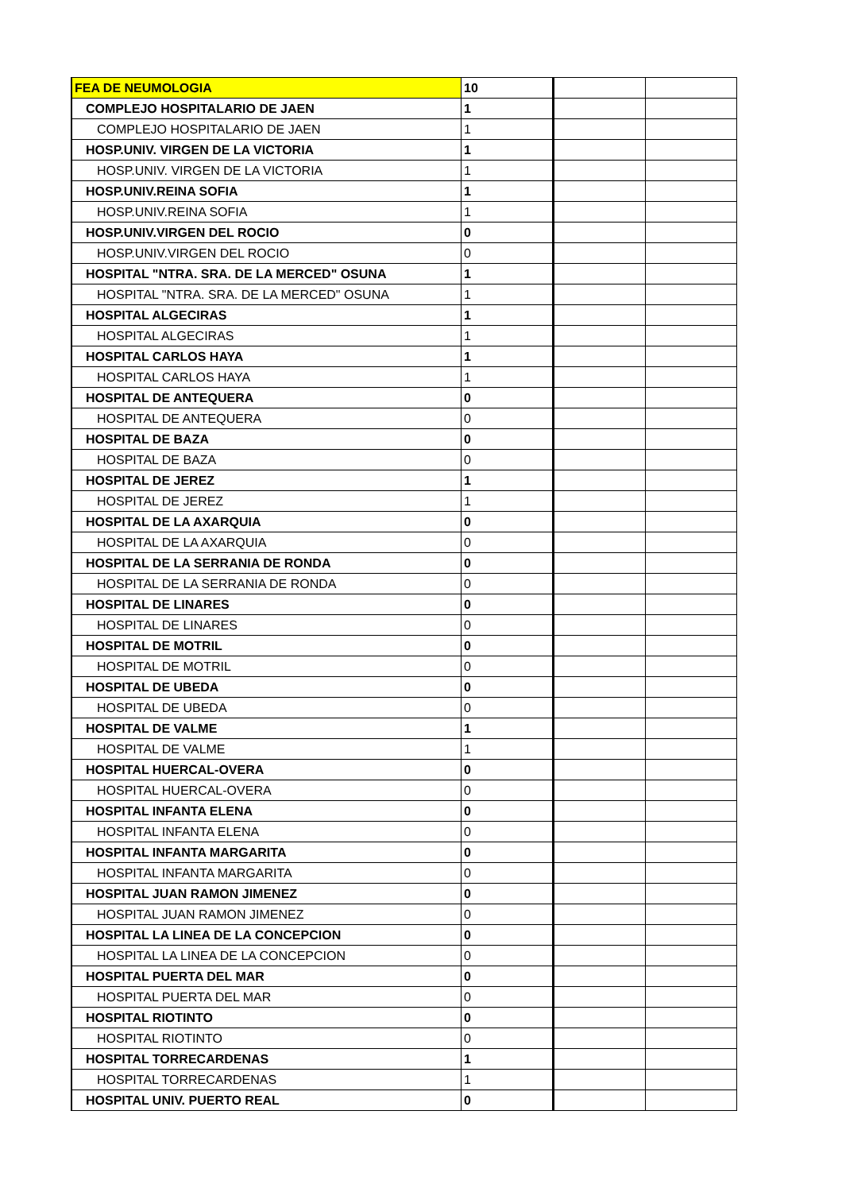| FEA DE NEUMOLOGIA | 10 | | |
| COMPLEJO HOSPITALARIO DE JAEN | 1 | | |
| COMPLEJO HOSPITALARIO DE JAEN | 1 | | |
| HOSP.UNIV. VIRGEN DE LA VICTORIA | 1 | | |
| HOSP.UNIV. VIRGEN DE LA VICTORIA | 1 | | |
| HOSP.UNIV.REINA SOFIA | 1 | | |
| HOSP.UNIV.REINA SOFIA | 1 | | |
| HOSP.UNIV.VIRGEN DEL ROCIO | 0 | | |
| HOSP.UNIV.VIRGEN DEL ROCIO | 0 | | |
| HOSPITAL "NTRA. SRA. DE LA MERCED" OSUNA | 1 | | |
| HOSPITAL "NTRA. SRA. DE LA MERCED" OSUNA | 1 | | |
| HOSPITAL ALGECIRAS | 1 | | |
| HOSPITAL ALGECIRAS | 1 | | |
| HOSPITAL CARLOS HAYA | 1 | | |
| HOSPITAL CARLOS HAYA | 1 | | |
| HOSPITAL DE ANTEQUERA | 0 | | |
| HOSPITAL DE ANTEQUERA | 0 | | |
| HOSPITAL DE BAZA | 0 | | |
| HOSPITAL DE BAZA | 0 | | |
| HOSPITAL DE JEREZ | 1 | | |
| HOSPITAL DE JEREZ | 1 | | |
| HOSPITAL DE LA AXARQUIA | 0 | | |
| HOSPITAL DE LA AXARQUIA | 0 | | |
| HOSPITAL DE LA SERRANIA DE RONDA | 0 | | |
| HOSPITAL DE LA SERRANIA DE RONDA | 0 | | |
| HOSPITAL DE LINARES | 0 | | |
| HOSPITAL DE LINARES | 0 | | |
| HOSPITAL DE MOTRIL | 0 | | |
| HOSPITAL DE MOTRIL | 0 | | |
| HOSPITAL DE UBEDA | 0 | | |
| HOSPITAL DE UBEDA | 0 | | |
| HOSPITAL DE VALME | 1 | | |
| HOSPITAL DE VALME | 1 | | |
| HOSPITAL HUERCAL-OVERA | 0 | | |
| HOSPITAL HUERCAL-OVERA | 0 | | |
| HOSPITAL INFANTA ELENA | 0 | | |
| HOSPITAL INFANTA ELENA | 0 | | |
| HOSPITAL INFANTA MARGARITA | 0 | | |
| HOSPITAL INFANTA MARGARITA | 0 | | |
| HOSPITAL JUAN RAMON JIMENEZ | 0 | | |
| HOSPITAL JUAN RAMON JIMENEZ | 0 | | |
| HOSPITAL LA LINEA DE LA CONCEPCION | 0 | | |
| HOSPITAL LA LINEA DE LA CONCEPCION | 0 | | |
| HOSPITAL PUERTA DEL MAR | 0 | | |
| HOSPITAL PUERTA DEL MAR | 0 | | |
| HOSPITAL RIOTINTO | 0 | | |
| HOSPITAL RIOTINTO | 0 | | |
| HOSPITAL TORRECARDENAS | 1 | | |
| HOSPITAL TORRECARDENAS | 1 | | |
| HOSPITAL UNIV. PUERTO REAL | 0 | | |